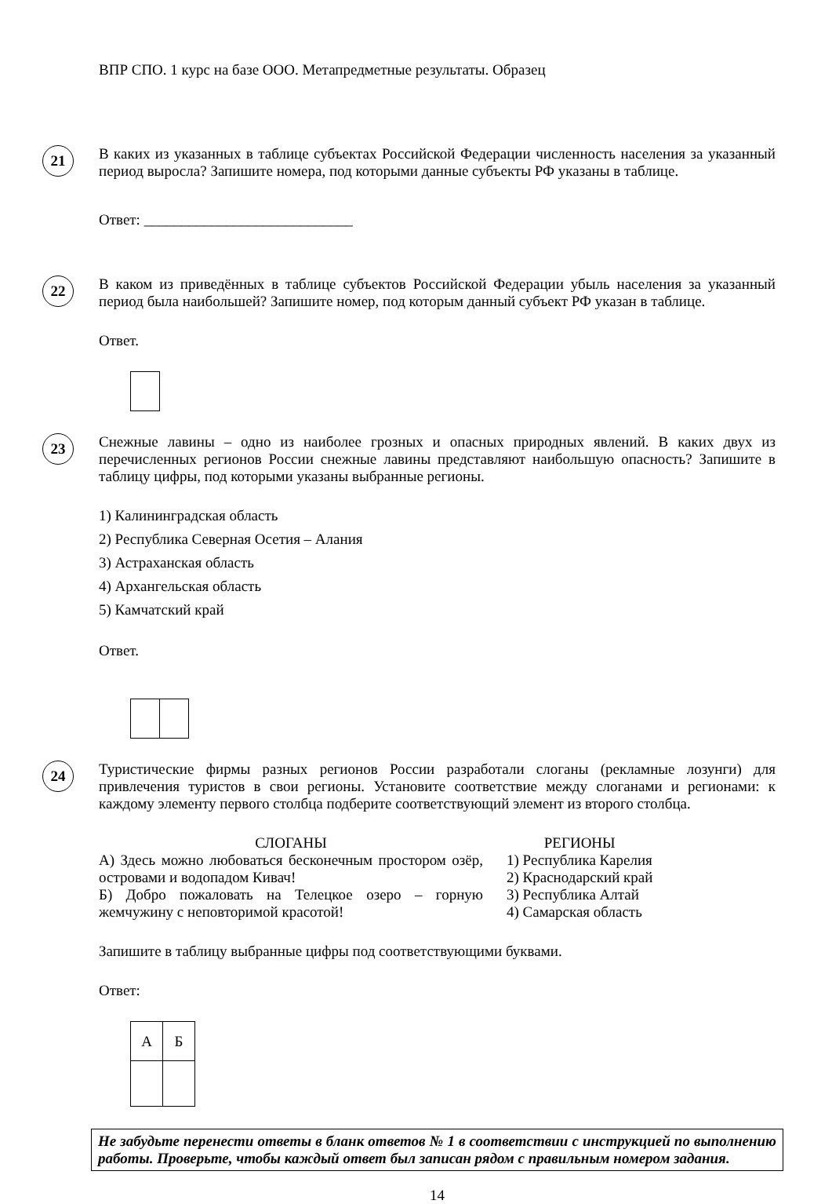ВПР СПО. 1 курс на базе ООО. Метапредметные результаты. Образец
21
В каких из указанных в таблице субъектах Российской Федерации численность населения за указанный период выросла? Запишите номера, под которыми данные субъекты РФ указаны в таблице.
Ответ: ____________________________
22
В каком из приведённых в таблице субъектов Российской Федерации убыль населения за указанный период была наибольшей? Запишите номер, под которым данный субъект РФ указан в таблице.
Ответ.
23
Снежные лавины – одно из наиболее грозных и опасных природных явлений. В каких двух из перечисленных регионов России снежные лавины представляют наибольшую опасность? Запишите в таблицу цифры, под которыми указаны выбранные регионы.
1) Калининградская область
2) Республика Северная Осетия – Алания
3) Астраханская область
4) Архангельская область
5) Камчатский край
Ответ.
24
Туристические фирмы разных регионов России разработали слоганы (рекламные лозунги) для привлечения туристов в свои регионы. Установите соответствие между слоганами и регионами: к каждому элементу первого столбца подберите соответствующий элемент из второго столбца.
СЛОГАНЫ
А) Здесь можно любоваться бесконечным простором озёр, островами и водопадом Кивач!
Б) Добро пожаловать на Телецкое озеро – горную жемчужину с неповторимой красотой!
РЕГИОНЫ
1) Республика Карелия
2) Краснодарский край
3) Республика Алтай
4) Самарская область
Запишите в таблицу выбранные цифры под соответствующими буквами.
Ответ:
| А | Б |
Не забудьте перенести ответы в бланк ответов № 1 в соответствии с инструкцией по выполнению работы. Проверьте, чтобы каждый ответ был записан рядом с правильным номером задания.
14